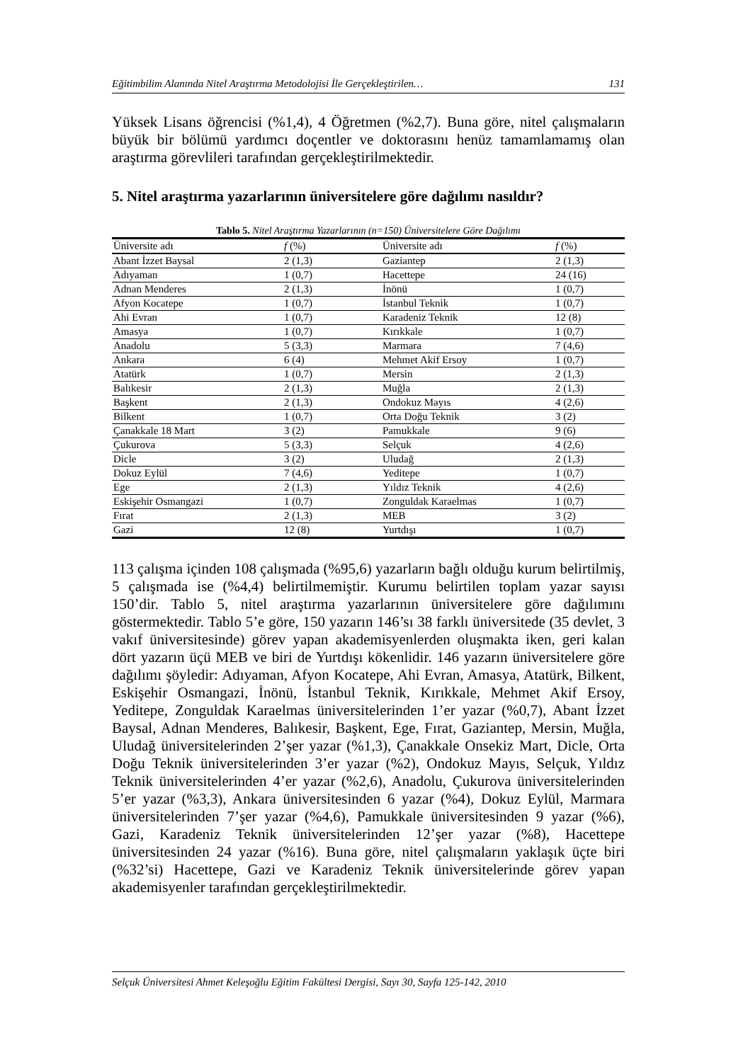Eğitimbilim Alanında Nitel Araştırma Metodolojisi İle Gerçekleştirilen… 131
Yüksek Lisans öğrencisi (%1,4), 4 Öğretmen (%2,7). Buna göre, nitel çalışmaların büyük bir bölümü yardımcı doçentler ve doktorasını henüz tamamlamamış olan araştırma görevlileri tarafından gerçekleştirilmektedir.
5. Nitel araştırma yazarlarının üniversitelere göre dağılımı nasıldır?
Tablo 5. Nitel Araştırma Yazarlarının (n=150) Üniversitelere Göre Dağılımı
| Üniversite adı | f (%) | Üniversite adı | f (%) |
| --- | --- | --- | --- |
| Abant İzzet Baysal | 2 (1,3) | Gaziantep | 2 (1,3) |
| Adıyaman | 1 (0,7) | Hacettepe | 24 (16) |
| Adnan Menderes | 2 (1,3) | İnönü | 1 (0,7) |
| Afyon Kocatepe | 1 (0,7) | İstanbul Teknik | 1 (0,7) |
| Ahi Evran | 1 (0,7) | Karadeniz Teknik | 12 (8) |
| Amasya | 1 (0,7) | Kırıkkale | 1 (0,7) |
| Anadolu | 5 (3,3) | Marmara | 7 (4,6) |
| Ankara | 6 (4) | Mehmet Akif Ersoy | 1 (0,7) |
| Atatürk | 1 (0,7) | Mersin | 2 (1,3) |
| Balıkesir | 2 (1,3) | Muğla | 2 (1,3) |
| Başkent | 2 (1,3) | Ondokuz Mayıs | 4 (2,6) |
| Bilkent | 1 (0,7) | Orta Doğu Teknik | 3 (2) |
| Çanakkale 18 Mart | 3 (2) | Pamukkale | 9 (6) |
| Çukurova | 5 (3,3) | Selçuk | 4 (2,6) |
| Dicle | 3 (2) | Uludağ | 2 (1,3) |
| Dokuz Eylül | 7 (4,6) | Yeditepe | 1 (0,7) |
| Ege | 2 (1,3) | Yıldız Teknik | 4 (2,6) |
| Eskişehir Osmangazi | 1 (0,7) | Zonguldak Karaelmas | 1 (0,7) |
| Fırat | 2 (1,3) | MEB | 3 (2) |
| Gazi | 12 (8) | Yurtdışı | 1 (0,7) |
113 çalışma içinden 108 çalışmada (%95,6) yazarların bağlı olduğu kurum belirtilmiş, 5 çalışmada ise (%4,4) belirtilmemiştir. Kurumu belirtilen toplam yazar sayısı 150’dir. Tablo 5, nitel araştırma yazarlarının üniversitelere göre dağılımını göstermektedir. Tablo 5’e göre, 150 yazarın 146’sı 38 farklı üniversitede (35 devlet, 3 vakıf üniversitesinde) görev yapan akademisyenlerden oluşmakta iken, geri kalan dört yazarın üçü MEB ve biri de Yurtdışı kökenlidir. 146 yazarın üniversitelere göre dağılımı şöyledir: Adıyaman, Afyon Kocatepe, Ahi Evran, Amasya, Atatürk, Bilkent, Eskişehir Osmangazi, İnönü, İstanbul Teknik, Kırıkkale, Mehmet Akif Ersoy, Yeditepe, Zonguldak Karaelmas üniversitelerinden 1’er yazar (%0,7), Abant İzzet Baysal, Adnan Menderes, Balıkesir, Başkent, Ege, Fırat, Gaziantep, Mersin, Muğla, Uludağ üniversitelerinden 2’şer yazar (%1,3), Çanakkale Onsekiz Mart, Dicle, Orta Doğu Teknik üniversitelerinden 3’er yazar (%2), Ondokuz Mayıs, Selçuk, Yıldız Teknik üniversitelerinden 4’er yazar (%2,6), Anadolu, Çukurova üniversitelerinden 5’er yazar (%3,3), Ankara üniversitesinden 6 yazar (%4), Dokuz Eylül, Marmara üniversitelerinden 7’şer yazar (%4,6), Pamukkale üniversitesinden 9 yazar (%6), Gazi, Karadeniz Teknik üniversitelerinden 12’şer yazar (%8), Hacettepe üniversitesinden 24 yazar (%16). Buna göre, nitel çalışmaların yaklaşık üçte biri (%32’si) Hacettepe, Gazi ve Karadeniz Teknik üniversitelerinde görev yapan akademisyenler tarafından gerçekleştirilmektedir.
Selçuk Üniversitesi Ahmet Keleşoğlu Eğitim Fakültesi Dergisi, Sayı 30, Sayfa 125-142, 2010